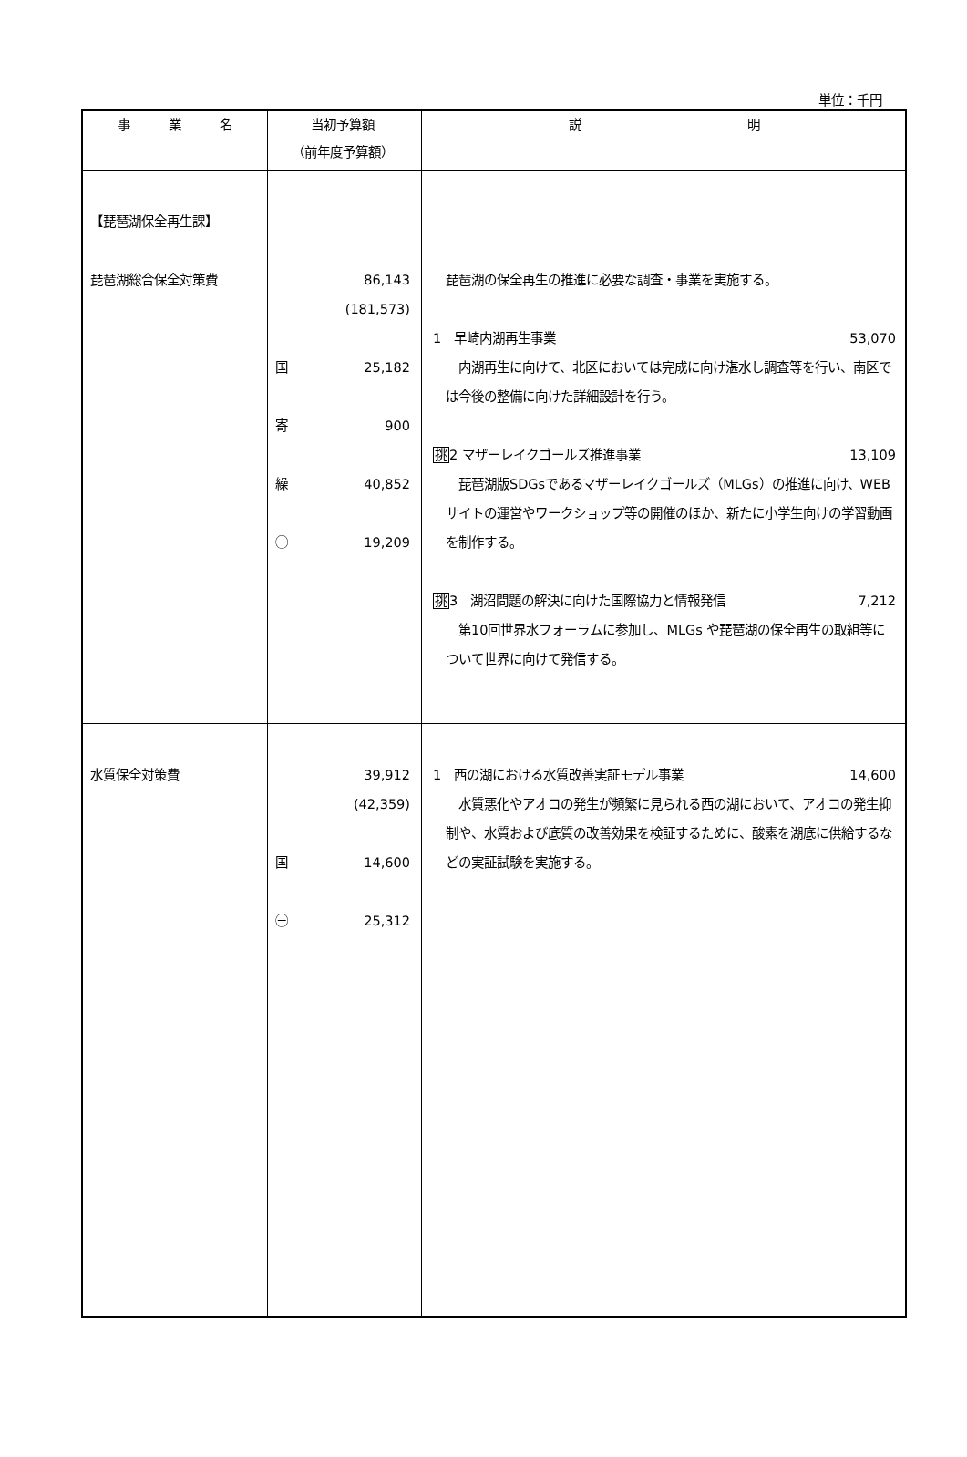単位：千円
| 事 業 名 | 当初予算額 （前年度予算額） | 説 明 |
| --- | --- | --- |
| 【琵琶湖保全再生課】 琵琶湖総合保全対策費 | 86,143 (181,573) 国 25,182 寄 900 繰 40,852 ㊀ 19,209 | 琵琶湖の保全再生の推進に必要な調査・事業を実施する。 1 早崎内湖再生事業 53,070 内湖再生に向けて、北区においては完成に向け湛水し調査等を行い、南区では今後の整備に向けた詳細設計を行う。 挑 2 マザーレイクゴールズ推進事業 13,109 琵琶湖版SDGsであるマザーレイクゴールズ（MLGs）の推進に向け、WEBサイトの運営やワークショップ等の開催のほか、新たに小学生向けの学習動画を制作する。 挑 3 湖沼問題の解決に向けた国際協力と情報発信 7,212 第10回世界水フォーラムに参加し、MLGs や琵琶湖の保全再生の取組等について世界に向けて発信する。 |
| 水質保全対策費 | 39,912 (42,359) 国 14,600 ㊀ 25,312 | 1 西の湖における水質改善実証モデル事業 14,600 水質悪化やアオコの発生が頻繁に見られる西の湖において、アオコの発生抑制や、水質および底質の改善効果を検証するために、酸素を湖底に供給するなどの実証試験を実施する。 |